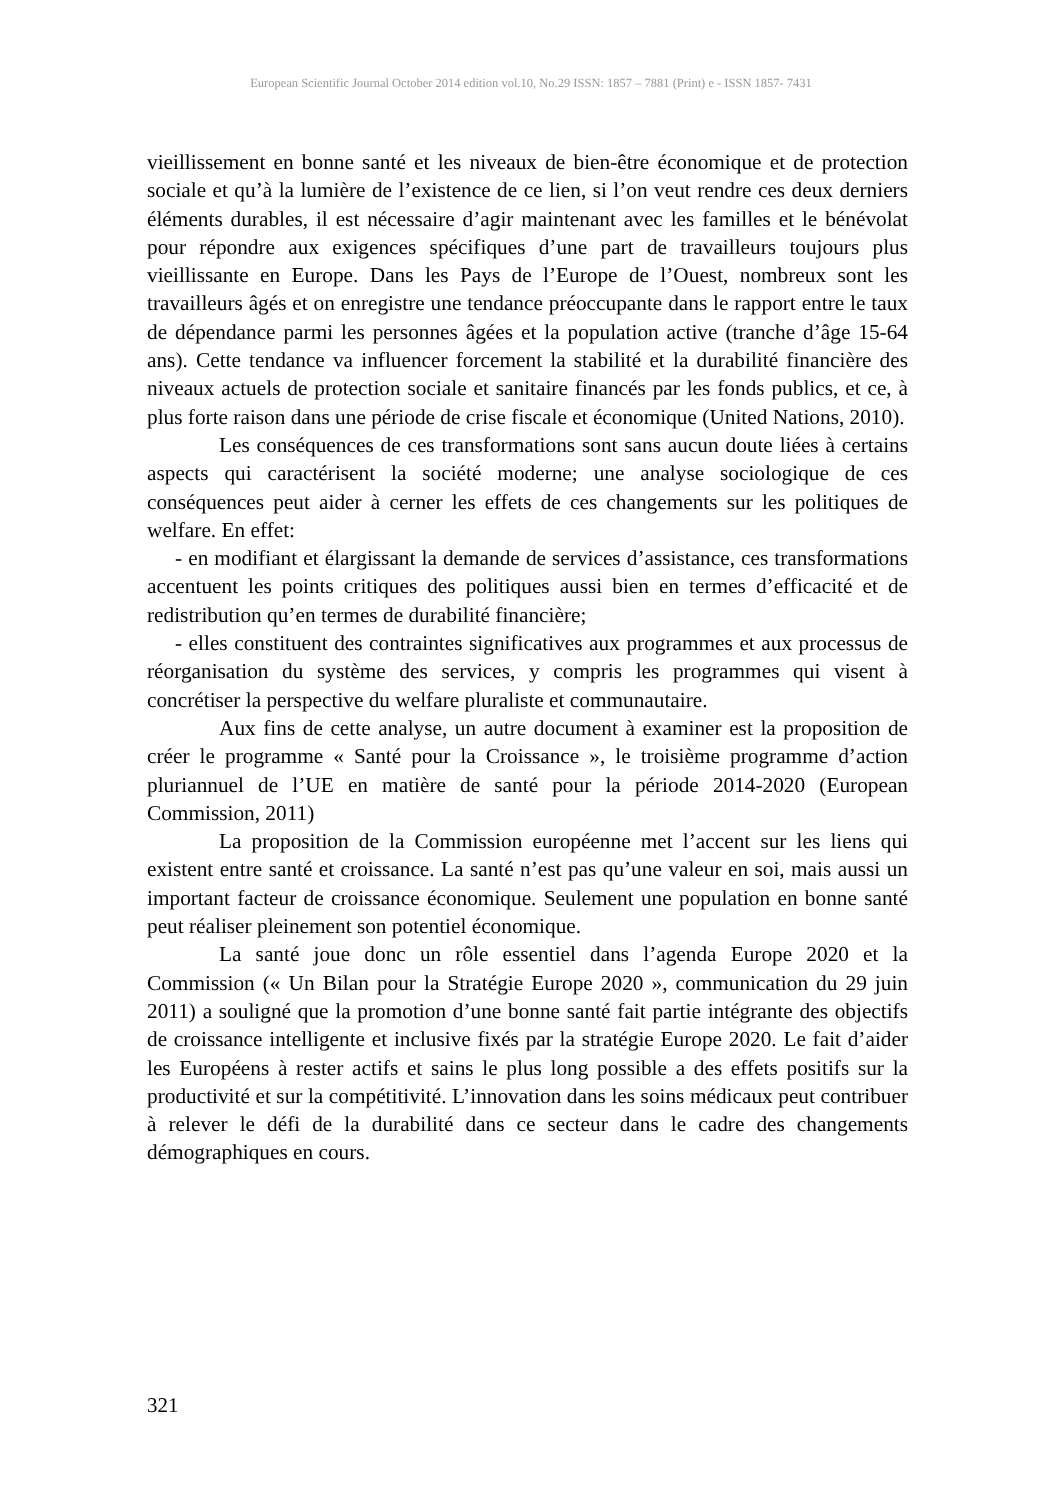European Scientific Journal October 2014 edition vol.10, No.29 ISSN: 1857 – 7881 (Print) e - ISSN 1857- 7431
vieillissement en bonne santé et les niveaux de bien-être économique et de protection sociale et qu’à la lumière de l’existence de ce lien, si l’on veut rendre ces deux derniers éléments durables, il est nécessaire d’agir maintenant avec les familles et le bénévolat pour répondre aux exigences spécifiques d’une part de travailleurs toujours plus vieillissante en Europe. Dans les Pays de l’Europe de l’Ouest, nombreux sont les travailleurs âgés et on enregistre une tendance préoccupante dans le rapport entre le taux de dépendance parmi les personnes âgées et la population active (tranche d’âge 15-64 ans). Cette tendance va influencer forcement la stabilité et la durabilité financière des niveaux actuels de protection sociale et sanitaire financés par les fonds publics, et ce, à plus forte raison dans une période de crise fiscale et économique (United Nations, 2010).
Les conséquences de ces transformations sont sans aucun doute liées à certains aspects qui caractérisent la société moderne; une analyse sociologique de ces conséquences peut aider à cerner les effets de ces changements sur les politiques de welfare. En effet:
- en modifiant et élargissant la demande de services d’assistance, ces transformations accentuent les points critiques des politiques aussi bien en termes d’efficacité et de redistribution qu’en termes de durabilité financière;
- elles constituent des contraintes significatives aux programmes et aux processus de réorganisation du système des services, y compris les programmes qui visent à concrétiser la perspective du welfare pluraliste et communautaire.
Aux fins de cette analyse, un autre document à examiner est la proposition de créer le programme « Santé pour la Croissance », le troisième programme d’action pluriannuel de l’UE en matière de santé pour la période 2014-2020 (European Commission, 2011)
La proposition de la Commission européenne met l’accent sur les liens qui existent entre santé et croissance. La santé n’est pas qu’une valeur en soi, mais aussi un important facteur de croissance économique. Seulement une population en bonne santé peut réaliser pleinement son potentiel économique.
La santé joue donc un rôle essentiel dans l’agenda Europe 2020 et la Commission (« Un Bilan pour la Stratégie Europe 2020 », communication du 29 juin 2011) a souligné que la promotion d’une bonne santé fait partie intégrante des objectifs de croissance intelligente et inclusive fixés par la stratégie Europe 2020. Le fait d’aider les Européens à rester actifs et sains le plus long possible a des effets positifs sur la productivité et sur la compétitivité. L’innovation dans les soins médicaux peut contribuer à relever le défi de la durabilité dans ce secteur dans le cadre des changements démographiques en cours.
321